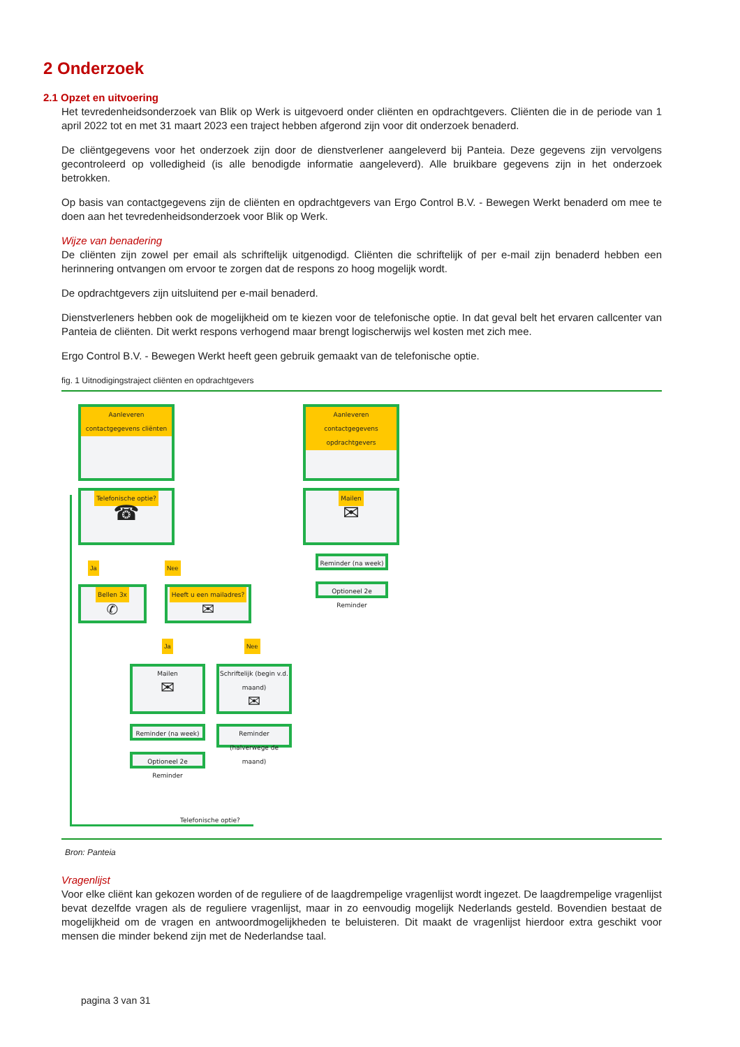2 Onderzoek
2.1 Opzet en uitvoering
Het tevredenheidsonderzoek van Blik op Werk is uitgevoerd onder cliënten en opdrachtgevers. Cliënten die in de periode van 1 april 2022 tot en met 31 maart 2023 een traject hebben afgerond zijn voor dit onderzoek benaderd.
De cliëntgegevens voor het onderzoek zijn door de dienstverlener aangeleverd bij Panteia. Deze gegevens zijn vervolgens gecontroleerd op volledigheid (is alle benodigde informatie aangeleverd). Alle bruikbare gegevens zijn in het onderzoek betrokken.
Op basis van contactgegevens zijn de cliënten en opdrachtgevers van Ergo Control B.V. - Bewegen Werkt benaderd om mee te doen aan het tevredenheidsonderzoek voor Blik op Werk.
Wijze van benadering
De cliënten zijn zowel per email als schriftelijk uitgenodigd. Cliënten die schriftelijk of per e-mail zijn benaderd hebben een herinnering ontvangen om ervoor te zorgen dat de respons zo hoog mogelijk wordt.
De opdrachtgevers zijn uitsluitend per e-mail benaderd.
Dienstverleners hebben ook de mogelijkheid om te kiezen voor de telefonische optie. In dat geval belt het ervaren callcenter van Panteia de cliënten. Dit werkt respons verhogend maar brengt logischerwijs wel kosten met zich mee.
Ergo Control B.V. - Bewegen Werkt heeft geen gebruik gemaakt van de telefonische optie.
fig. 1 Uitnodigingstraject cliënten en opdrachtgevers
Aanleveren contactgegevens cliënten
Aanleveren contactgegevens opdrachtgevers
Telefonische optie?
☎
Mailen
✉
Ja Nee
Reminder (na week)
Optioneel 2e Reminder
Bellen 3x
✆
Heeft u een mailadres?
✉
Ja Nee
Mailen
✉
Schriftelijk (begin v.d. maand)
✉
Reminder (na week)
Reminder (halverwege de maand)
Optioneel 2e Reminder
Telefonische optie?
Bron: Panteia
Vragenlijst
Voor elke cliënt kan gekozen worden of de reguliere of de laagdrempelige vragenlijst wordt ingezet. De laagdrempelige vragenlijst bevat dezelfde vragen als de reguliere vragenlijst, maar in zo eenvoudig mogelijk Nederlands gesteld. Bovendien bestaat de mogelijkheid om de vragen en antwoordmogelijkheden te beluisteren. Dit maakt de vragenlijst hierdoor extra geschikt voor mensen die minder bekend zijn met de Nederlandse taal.
pagina 3 van 31